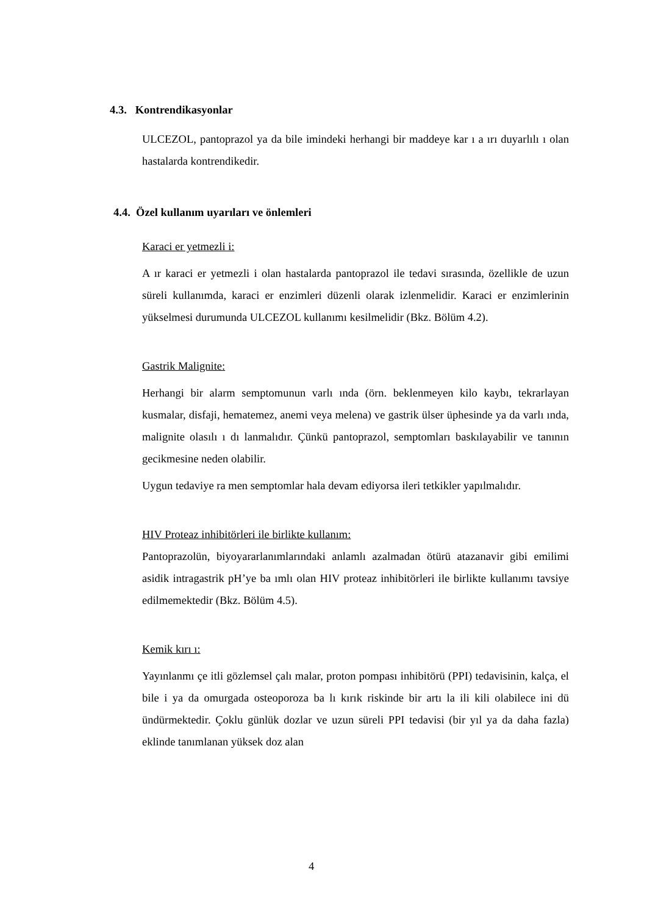4.3. Kontrendikasyonlar
ULCEZOL, pantoprazol ya da bile imindeki herhangi bir maddeye kar ı a ırı duyarlılı ı olan hastalarda kontrendikedir.
4.4. Özel kullanım uyarıları ve önlemleri
Karaci er yetmezli i:
A ır karaci er yetmezli i olan hastalarda pantoprazol ile tedavi sırasında, özellikle de uzun süreli kullanımda, karaci er enzimleri düzenli olarak izlenmelidir. Karaci er enzimlerinin yükselmesi durumunda ULCEZOL kullanımı kesilmelidir (Bkz. Bölüm 4.2).
Gastrik Malignite:
Herhangi bir alarm semptomunun varlı ında (örn. beklenmeyen kilo kaybı, tekrarlayan kusmalar, disfaji, hematemez, anemi veya melena) ve gastrik ülser üphesinde ya da varlı ında, malignite olasılı ı dı lanmalıdır. Çünkü pantoprazol, semptomları baskılayabilir ve tanının gecikmesine neden olabilir.
Uygun tedaviye ra men semptomlar hala devam ediyorsa ileri tetkikler yapılmalıdır.
HIV Proteaz inhibitörleri ile birlikte kullanım:
Pantoprazolün, biyoyararlanımlarındaki anlamlı azalmadan ötürü atazanavir gibi emilimi asidik intragastrik pH’ye ba ımlı olan HIV proteaz inhibitörleri ile birlikte kullanımı tavsiye edilmemektedir (Bkz. Bölüm 4.5).
Kemik kırı ı:
Yayınlanmı çe itli gözlemsel çalı malar, proton pompası inhibitörü (PPI) tedavisinin, kalça, el bile i ya da omurgada osteoporoza ba lı kırık riskinde bir artı la ili kili olabilece ini dü ündürmektedir. Çoklu günlük dozlar ve uzun süreli PPI tedavisi (bir yıl ya da daha fazla) eklinde tanımlanan yüksek doz alan
4